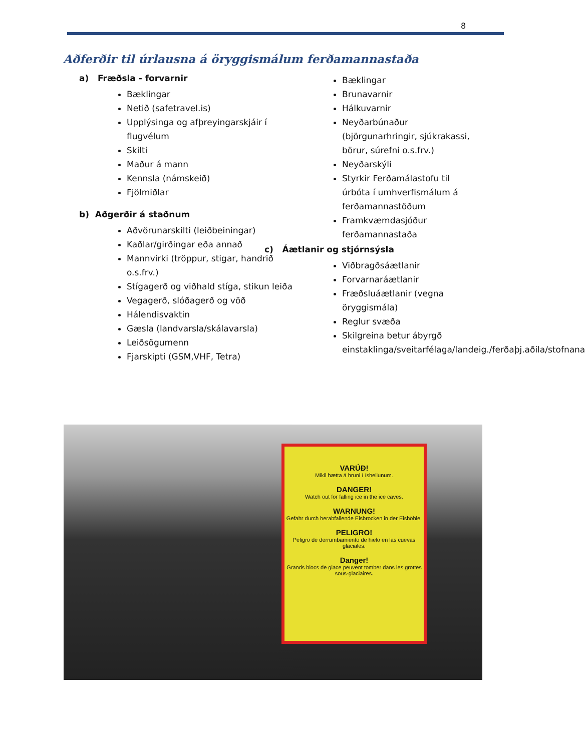8
Aðferðir til úrlausna á öryggismálum ferðamannastaða
a) Fræðsla - forvarnir
Bæklingar
Netið (safetravel.is)
Upplýsinga og afþreyingarskjáir í flugvélum
Skilti
Maður á mann
Kennsla (námskeið)
Fjölmiðlar
b) Aðgerðir á staðnum
Aðvörunarskilti (leiðbeiningar)
Kaðlar/girðingar eða annað
Mannvirki (tröppur, stigar, handrið o.s.frv.)
Stígagerð og viðhald stíga, stikun leiða
Vegagerð, slóðagerð og vöð
Hálendisvaktin
Gæsla (landvarsla/skálavarsla)
Leiðsögumenn
Fjarskipti (GSM,VHF, Tetra)
Bæklingar
Brunavarnir
Hálkuvarnir
Neyðarbúnaður (björgunarhringir, sjúkrakassi, börur, súrefni o.s.frv.)
Neyðarskýli
Styrkir Ferðamálastofu til úrbóta í umhverfismálum á ferðamannastöðum
Framkvæmdasjóður ferðamannastaða
c) Áætlanir og stjórnsýsla
Viðbragðsáætlanir
Forvarnaráætlanir
Fræðsluáætlanir (vegna öryggismála)
Reglur svæða
Skilgreina betur ábyrgð einstaklinga/sveitarfélaga/landeig./ferðaþj.aðila/stofnana
VARÚÐ!
Mikil hætta á hruni í íshellunum.
DANGER!
Watch out for falling ice in the ice caves.
WARNUNG!
Gefahr durch herabfallende Eisbrocken in der Eishöhle.
PELIGRO!
Peligro de derrumbamiento de hielo en las cuevas glaciales.
Danger!
Grands blocs de glace peuvent tomber dans les grottes sous-glaciaires.